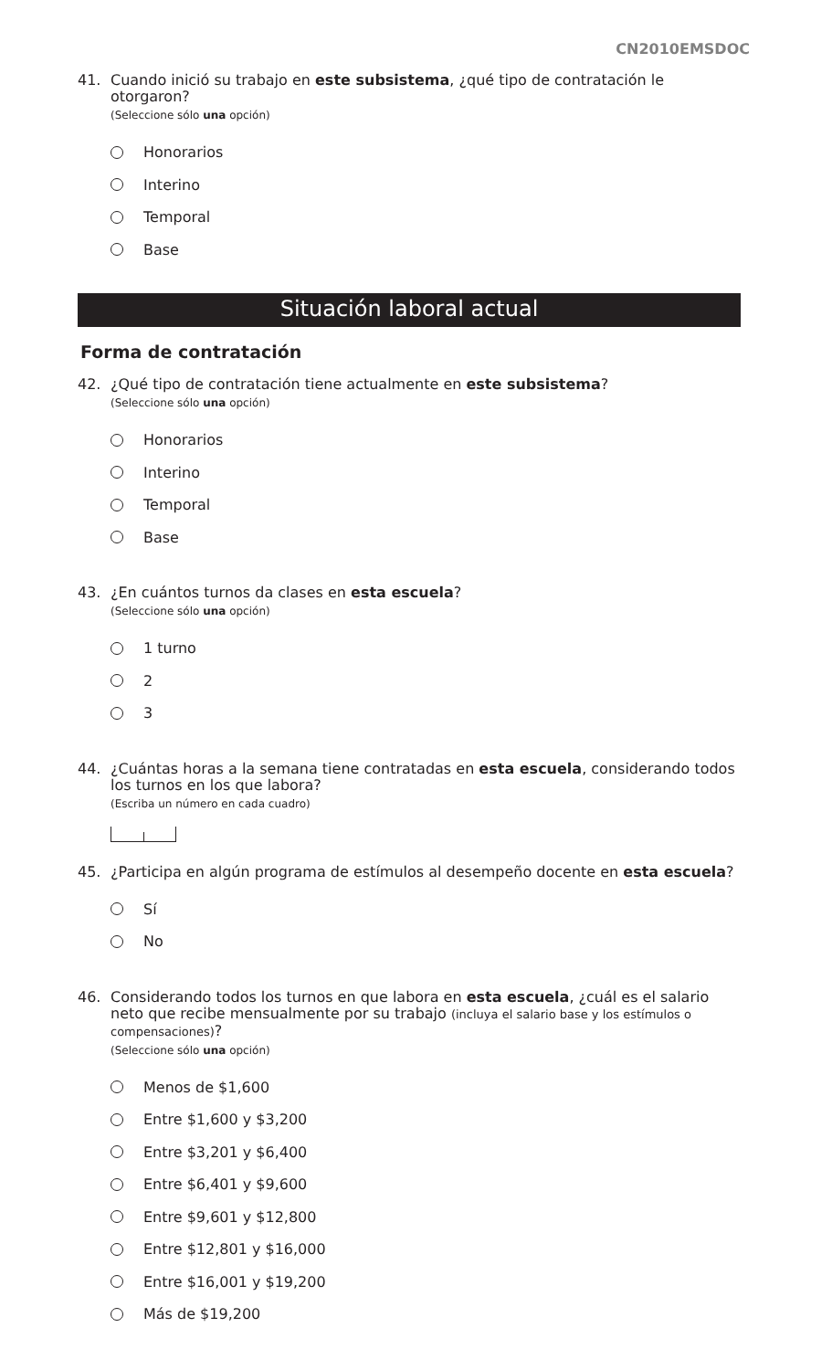CN2010EMSDOC
41. Cuando inició su trabajo en este subsistema, ¿qué tipo de contratación le otorgaron?
(Seleccione sólo una opción)
Honorarios
Interino
Temporal
Base
Situación laboral actual
Forma de contratación
42. ¿Qué tipo de contratación tiene actualmente en este subsistema?
(Seleccione sólo una opción)
Honorarios
Interino
Temporal
Base
43. ¿En cuántos turnos da clases en esta escuela?
(Seleccione sólo una opción)
1 turno
2
3
44. ¿Cuántas horas a la semana tiene contratadas en esta escuela, considerando todos los turnos en los que labora?
(Escriba un número en cada cuadro)
45. ¿Participa en algún programa de estímulos al desempeño docente en esta escuela?
Sí
No
46. Considerando todos los turnos en que labora en esta escuela, ¿cuál es el salario neto que recibe mensualmente por su trabajo (incluya el salario base y los estímulos o compensaciones)?
(Seleccione sólo una opción)
Menos de $1,600
Entre $1,600 y $3,200
Entre $3,201 y $6,400
Entre $6,401 y $9,600
Entre $9,601 y $12,800
Entre $12,801 y $16,000
Entre $16,001 y $19,200
Más de $19,200